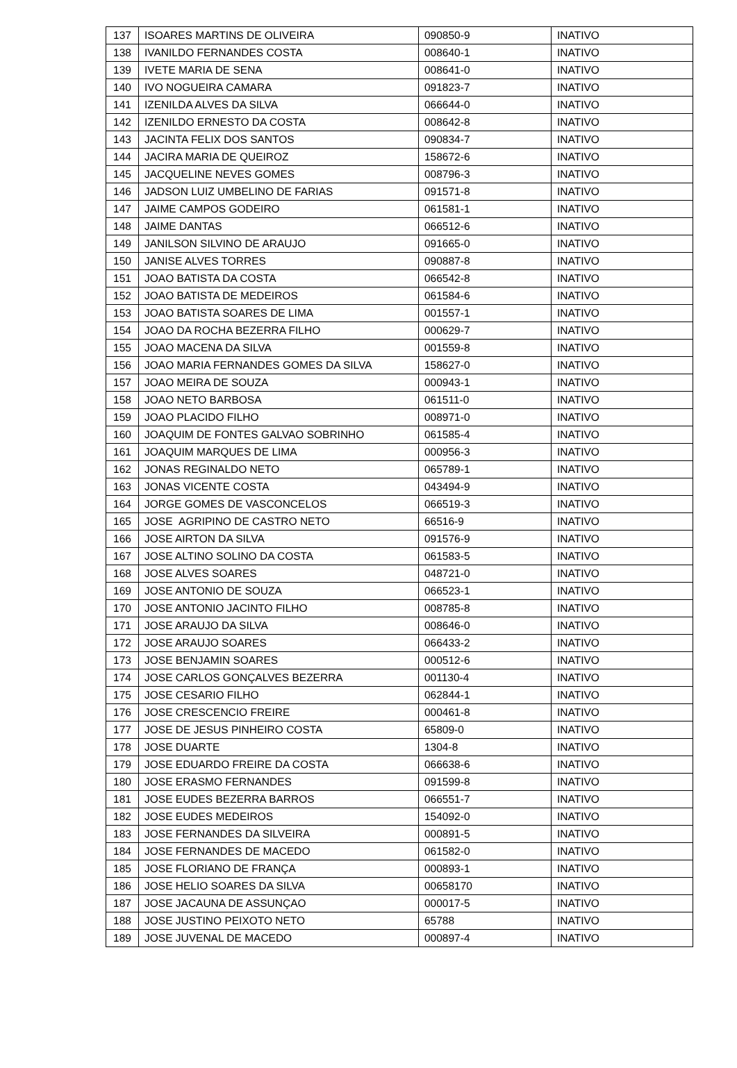| 137 | ISOARES MARTINS DE OLIVEIRA | 090850-9 | INATIVO |
| 138 | IVANILDO FERNANDES COSTA | 008640-1 | INATIVO |
| 139 | IVETE MARIA DE SENA | 008641-0 | INATIVO |
| 140 | IVO NOGUEIRA CAMARA | 091823-7 | INATIVO |
| 141 | IZENILDA ALVES DA SILVA | 066644-0 | INATIVO |
| 142 | IZENILDO ERNESTO DA COSTA | 008642-8 | INATIVO |
| 143 | JACINTA FELIX DOS SANTOS | 090834-7 | INATIVO |
| 144 | JACIRA MARIA DE QUEIROZ | 158672-6 | INATIVO |
| 145 | JACQUELINE NEVES GOMES | 008796-3 | INATIVO |
| 146 | JADSON LUIZ UMBELINO DE FARIAS | 091571-8 | INATIVO |
| 147 | JAIME CAMPOS GODEIRO | 061581-1 | INATIVO |
| 148 | JAIME DANTAS | 066512-6 | INATIVO |
| 149 | JANILSON SILVINO DE ARAUJO | 091665-0 | INATIVO |
| 150 | JANISE ALVES TORRES | 090887-8 | INATIVO |
| 151 | JOAO BATISTA DA COSTA | 066542-8 | INATIVO |
| 152 | JOAO BATISTA DE MEDEIROS | 061584-6 | INATIVO |
| 153 | JOAO BATISTA SOARES DE LIMA | 001557-1 | INATIVO |
| 154 | JOAO DA ROCHA BEZERRA FILHO | 000629-7 | INATIVO |
| 155 | JOAO MACENA DA SILVA | 001559-8 | INATIVO |
| 156 | JOAO MARIA FERNANDES GOMES DA SILVA | 158627-0 | INATIVO |
| 157 | JOAO MEIRA DE SOUZA | 000943-1 | INATIVO |
| 158 | JOAO NETO BARBOSA | 061511-0 | INATIVO |
| 159 | JOAO PLACIDO FILHO | 008971-0 | INATIVO |
| 160 | JOAQUIM DE FONTES GALVAO SOBRINHO | 061585-4 | INATIVO |
| 161 | JOAQUIM MARQUES DE LIMA | 000956-3 | INATIVO |
| 162 | JONAS REGINALDO NETO | 065789-1 | INATIVO |
| 163 | JONAS VICENTE COSTA | 043494-9 | INATIVO |
| 164 | JORGE GOMES DE VASCONCELOS | 066519-3 | INATIVO |
| 165 | JOSE AGRIPINO DE CASTRO NETO | 66516-9 | INATIVO |
| 166 | JOSE AIRTON DA SILVA | 091576-9 | INATIVO |
| 167 | JOSE ALTINO SOLINO DA COSTA | 061583-5 | INATIVO |
| 168 | JOSE ALVES SOARES | 048721-0 | INATIVO |
| 169 | JOSE ANTONIO DE SOUZA | 066523-1 | INATIVO |
| 170 | JOSE ANTONIO JACINTO FILHO | 008785-8 | INATIVO |
| 171 | JOSE ARAUJO DA SILVA | 008646-0 | INATIVO |
| 172 | JOSE ARAUJO SOARES | 066433-2 | INATIVO |
| 173 | JOSE BENJAMIN SOARES | 000512-6 | INATIVO |
| 174 | JOSE CARLOS GONÇALVES BEZERRA | 001130-4 | INATIVO |
| 175 | JOSE CESARIO FILHO | 062844-1 | INATIVO |
| 176 | JOSE CRESCENCIO FREIRE | 000461-8 | INATIVO |
| 177 | JOSE DE JESUS PINHEIRO COSTA | 65809-0 | INATIVO |
| 178 | JOSE DUARTE | 1304-8 | INATIVO |
| 179 | JOSE EDUARDO FREIRE DA COSTA | 066638-6 | INATIVO |
| 180 | JOSE ERASMO FERNANDES | 091599-8 | INATIVO |
| 181 | JOSE EUDES BEZERRA BARROS | 066551-7 | INATIVO |
| 182 | JOSE EUDES MEDEIROS | 154092-0 | INATIVO |
| 183 | JOSE FERNANDES DA SILVEIRA | 000891-5 | INATIVO |
| 184 | JOSE FERNANDES DE MACEDO | 061582-0 | INATIVO |
| 185 | JOSE FLORIANO DE FRANÇA | 000893-1 | INATIVO |
| 186 | JOSE HELIO SOARES DA SILVA | 00658170 | INATIVO |
| 187 | JOSE JACAUNA DE ASSUNÇAO | 000017-5 | INATIVO |
| 188 | JOSE JUSTINO PEIXOTO NETO | 65788 | INATIVO |
| 189 | JOSE JUVENAL DE MACEDO | 000897-4 | INATIVO |